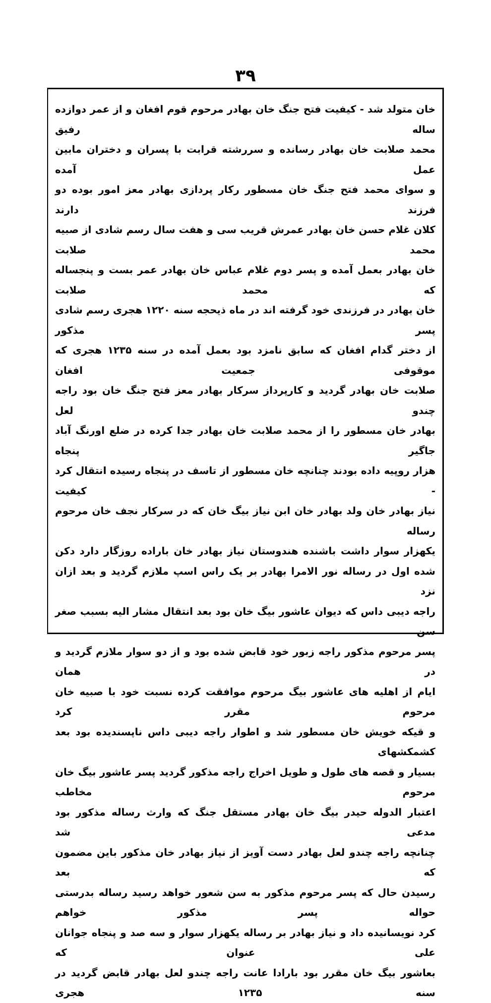۳۹
خان متولد شد - کیفیت فتح جنگ خان بهادر مرحوم قوم افغان و از عمر دوازده ساله رفیق
محمد صلابت خان بهادر رسانده و سررشته قرابت با پسران و دختران مابین عمل آمده
و سوای محمد فتح جنگ خان مسطور رکار پردازی بهادر معز امور بوده دو فرزند دارند
کلان غلام حسن خان بهادر عمرش قریب سی و هفت سال رسم شادی از صبیه محمد صلابت
خان بهادر بعمل آمده و پسر دوم غلام عباس خان بهادر عمر بست و پنجساله که محمد صلابت
خان بهادر در فرزندی خود گرفته اند در ماه ذیحجه سنه ۱۲۲۰ هجری رسم شادی پسر مذکور
از دختر گدام افغان که سابق نامزد بود بعمل آمده در سنه ۱۲۳۵ هجری که موقوفی جمعیت افغان
صلابت خان بهادر گردید و کارپرداز سرکار بهادر معز فتح جنگ خان بود راجه چندو لعل
بهادر خان مسطور را از محمد صلابت خان بهادر جدا کرده در ضلع اورنگ آباد جاگیر پنجاه
هزار روپیه داده بودند چنانچه خان مسطور از تاسف در پنجاه رسیده انتقال کرد - کیفیت
نیاز بهادر خان ولد بهادر خان ابن نیاز بیگ خان که در سرکار نجف خان مرحوم رساله
یکهزار سوار داشت باشنده هندوستان نیاز بهادر خان باراده روزگار دارد دکن
شده اول در رساله نور الامرا بهادر بر یک راس اسپ ملازم گردید و بعد ازان نزد
راجه دیبی داس که دیوان عاشور بیگ خان بود بعد انتقال مشار الیه بسبب صغر سن
پسر مرحوم مذکور راجه زبور خود قابض شده بود و از دو سوار ملازم گردید و در همان
ایام از اهلیه های عاشور بیگ مرحوم موافقت کرده نسبت خود با صبیه خان مرحوم مقرر کرد
و قیکه خویش خان مسطور شد و اطوار راجه دیبی داس ناپسندیده بود بعد کشمکشهای
بسیار و قصه های طول و طویل اخراج راجه مذکور گردید پسر عاشور بیگ خان مرحوم مخاطب
اعتبار الدوله حیدر بیگ خان بهادر مستقل جنگ که وارث رساله مذکور بود مدعی شد
چنانچه راجه چندو لعل بهادر دست آویز از نیاز بهادر خان مذکور باین مضمون که بعد
رسیدن حال که پسر مرحوم مذکور به سن شعور خواهد رسید رساله بدرستی حواله پسر مذکور خواهم
کرد نویسانیده داد و نیاز بهادر بر رساله یکهزار سوار و سه صد و پنجاه جوانان علی عنوان که
بعاشور بیگ خان مقرر بود بارادا عانت راجه چندو لعل بهادر قابض گردید در سنه ۱۲۳۵ هجری